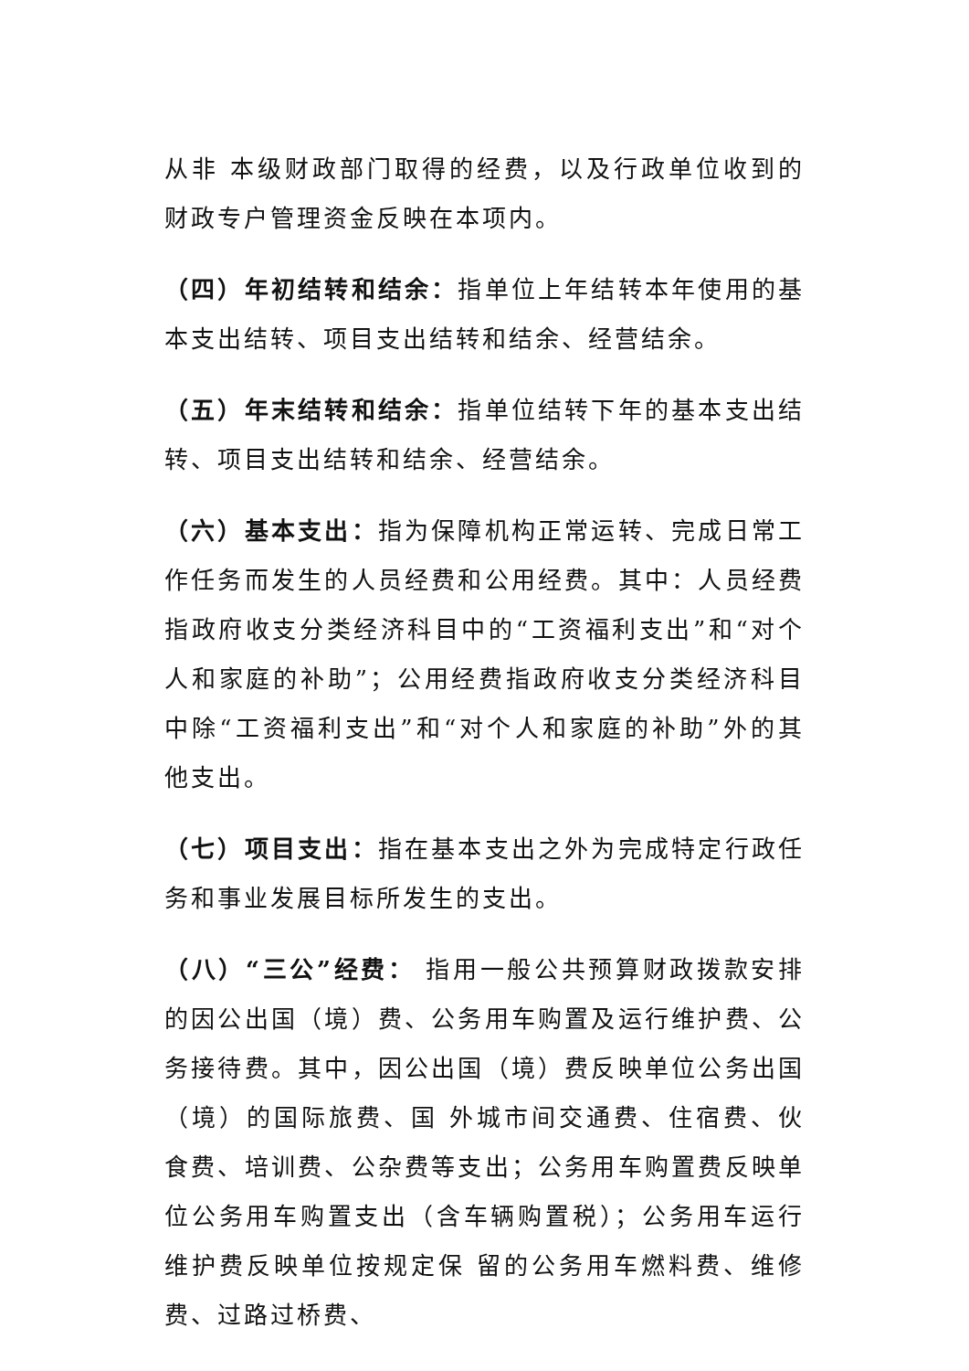从非 本级财政部门取得的经费，以及行政单位收到的财政专户管理资金反映在本项内。
（四）年初结转和结余：指单位上年结转本年使用的基本支出结转、项目支出结转和结余、经营结余。
（五）年末结转和结余：指单位结转下年的基本支出结转、项目支出结转和结余、经营结余。
（六）基本支出：指为保障机构正常运转、完成日常工作任务而发生的人员经费和公用经费。其中：人员经费指政府收支分类经济科目中的“工资福利支出”和“对个人和家庭的补助”；公用经费指政府收支分类经济科目中除“工资福利支出”和“对个人和家庭的补助”外的其他支出。
（七）项目支出：指在基本支出之外为完成特定行政任务和事业发展目标所发生的支出。
（八）“三公”经费： 指用一般公共预算财政拨款安排的因公出国（境）费、公务用车购置及运行维护费、公务接待费。其中，因公出国（境）费反映单位公务出国（境）的国际旅费、国 外城市间交通费、住宿费、伙食费、培训费、公杂费等支出；公务用车购置费反映单位公务用车购置支出（含车辆购置税）；公务用车运行维护费反映单位按规定保 留的公务用车燃料费、维修费、过路过桥费、